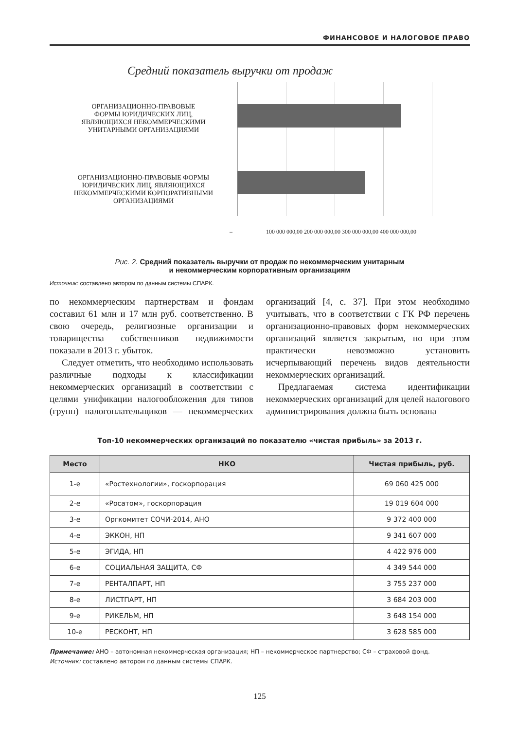ФИНАНСОВОЕ И НАЛОГОВОЕ ПРАВО
Средний показатель выручки от продаж
ОРГАНИЗАЦИОННО-ПРАВОВЫЕ
ФОРМЫ ЮРИДИЧЕСКИХ ЛИЦ,
ЯВЛЯЮЩИХСЯ НЕКОММЕРЧЕСКИМИ
УНИТАРНЫМИ ОРГАНИЗАЦИЯМИ
ОРГАНИЗАЦИОННО-ПРАВОВЫЕ ФОРМЫ
ЮРИДИЧЕСКИХ ЛИЦ, ЯВЛЯЮЩИХСЯ
НЕКОММЕРЧЕСКИМИ КОРПОРАТИВНЫМИ
ОРГАНИЗАЦИЯМИ
– 100 000 000,00 200 000 000,00 300 000 000,00 400 000 000,00
Рис. 2. Средний показатель выручки от продаж по некоммерческим унитарным
и некоммерческим корпоративным организациям
Источник: составлено автором по данным системы СПАРК.
по некоммерческим партнерствам и фондам составил 61 млн и 17 млн руб. соответственно. В свою очередь, религиозные организации и товарищества собственников недвижимости показали в 2013 г. убыток.
Следует отметить, что необходимо использовать различные подходы к классификации некоммерческих организаций в соответствии с целями унификации налогообложения для типов (групп) налогоплательщиков — некоммерческих организаций [4, с. 37]. При этом необходимо учитывать, что в соответствии с ГК РФ перечень организационно-правовых форм некоммерческих организаций является закрытым, но при этом практически невозможно установить исчерпывающий перечень видов деятельности некоммерческих организаций.
Предлагаемая система идентификации некоммерческих организаций для целей налогового администрирования должна быть основана
Топ-10 некоммерческих организаций по показателю «чистая прибыль» за 2013 г.
| Место | НКО | Чистая прибыль, руб. |
| --- | --- | --- |
| 1-е | «Ростехнологии», госкорпорация | 69 060 425 000 |
| 2-е | «Росатом», госкорпорация | 19 019 604 000 |
| 3-е | Оргкомитет СОЧИ-2014, АНО | 9 372 400 000 |
| 4-е | ЭККОН, НП | 9 341 607 000 |
| 5-е | ЭГИДА, НП | 4 422 976 000 |
| 6-е | СОЦИАЛЬНАЯ ЗАЩИТА, СФ | 4 349 544 000 |
| 7-е | РЕНТАЛПАРТ, НП | 3 755 237 000 |
| 8-е | ЛИСТПАРТ, НП | 3 684 203 000 |
| 9-е | РИКЕЛЬМ, НП | 3 648 154 000 |
| 10-е | РЕСКОНТ, НП | 3 628 585 000 |
Примечание: АНО – автономная некоммерческая организация; НП – некоммерческое партнерство; СФ – страховой фонд.
Источник: составлено автором по данным системы СПАРК.
125